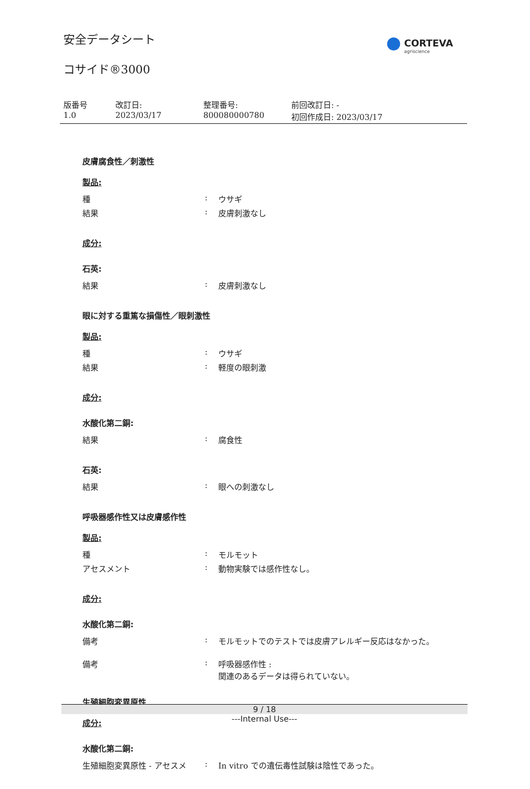安全データシート
コサイド®3000
CORTEVA
agriscience
| 版番号 1.0 | 改訂日: 2023/03/17 | 整理番号: 800080000780 | 前回改訂日: - 初回作成日: 2023/03/17 |
皮膚腐食性／刺激性
製品:
| 種 | : | ウサギ |
| 結果 | : | 皮膚刺激なし |
成分:
石英:
| 結果 | : | 皮膚刺激なし |
眼に対する重篤な損傷性／眼刺激性
製品:
| 種 | : | ウサギ |
| 結果 | : | 軽度の眼刺激 |
成分:
水酸化第二銅:
| 結果 | : | 腐食性 |
石英:
| 結果 | : | 眼への刺激なし |
呼吸器感作性又は皮膚感作性
製品:
| 種 | : | モルモット |
| アセスメント | : | 動物実験では感作性なし。 |
成分:
水酸化第二銅:
| 備考 | : | モルモットでのテストでは皮膚アレルギー反応はなかった。 |
| 備考 | : | 呼吸器感作性 : 関連のあるデータは得られていない。 |
生殖細胞変異原性
成分:
水酸化第二銅:
| 生殖細胞変異原性 - アセスメ | : | In vitro での遺伝毒性試験は陰性であった。 |
9 / 18
---Internal Use---